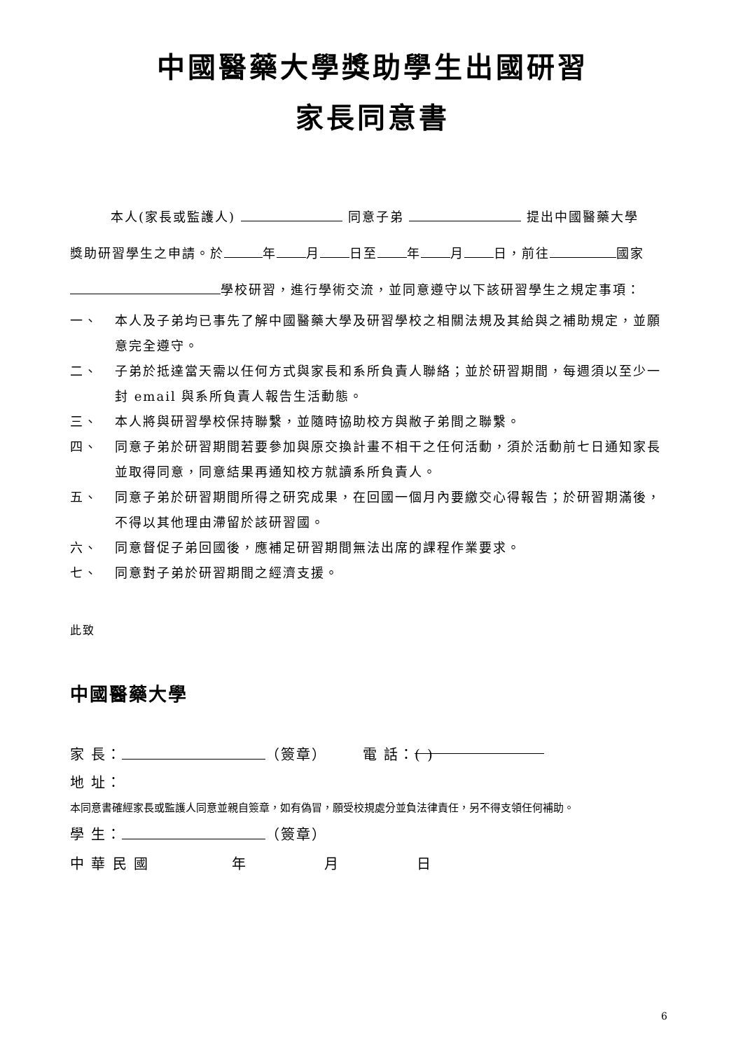中國醫藥大學獎助學生出國研習
家長同意書
本人(家長或監護人) 同意子弟 提出中國醫藥大學
獎助研習學生之申請。於 年 月 日至 年 月 日，前往 國家
學校研習，進行學術交流，並同意遵守以下該研習學生之規定事項：
一、 本人及子弟均已事先了解中國醫藥大學及研習學校之相關法規及其給與之補助規定，並願意完全遵守。
二、 子弟於抵達當天需以任何方式與家長和系所負責人聯絡；並於研習期間，每週須以至少一封 email 與系所負責人報告生活動態。
三、 本人將與研習學校保持聯繫，並隨時協助校方與敝子弟間之聯繫。
四、 同意子弟於研習期間若要參加與原交換計畫不相干之任何活動，須於活動前七日通知家長並取得同意，同意結果再通知校方就讀系所負責人。
五、 同意子弟於研習期間所得之研究成果，在回國一個月內要繳交心得報告；於研習期滿後，不得以其他理由滯留於該研習國。
六、 同意督促子弟回國後，應補足研習期間無法出席的課程作業要求。
七、 同意對子弟於研習期間之經濟支援。
此致
中國醫藥大學
家 長： （簽章） 電 話： ( )
地 址：
本同意書確經家長或監護人同意並親自簽章，如有偽冒，願受校規處分並負法律責任，另不得支領任何補助。
學 生： （簽章）
中 華 民 國 年 月 日
6